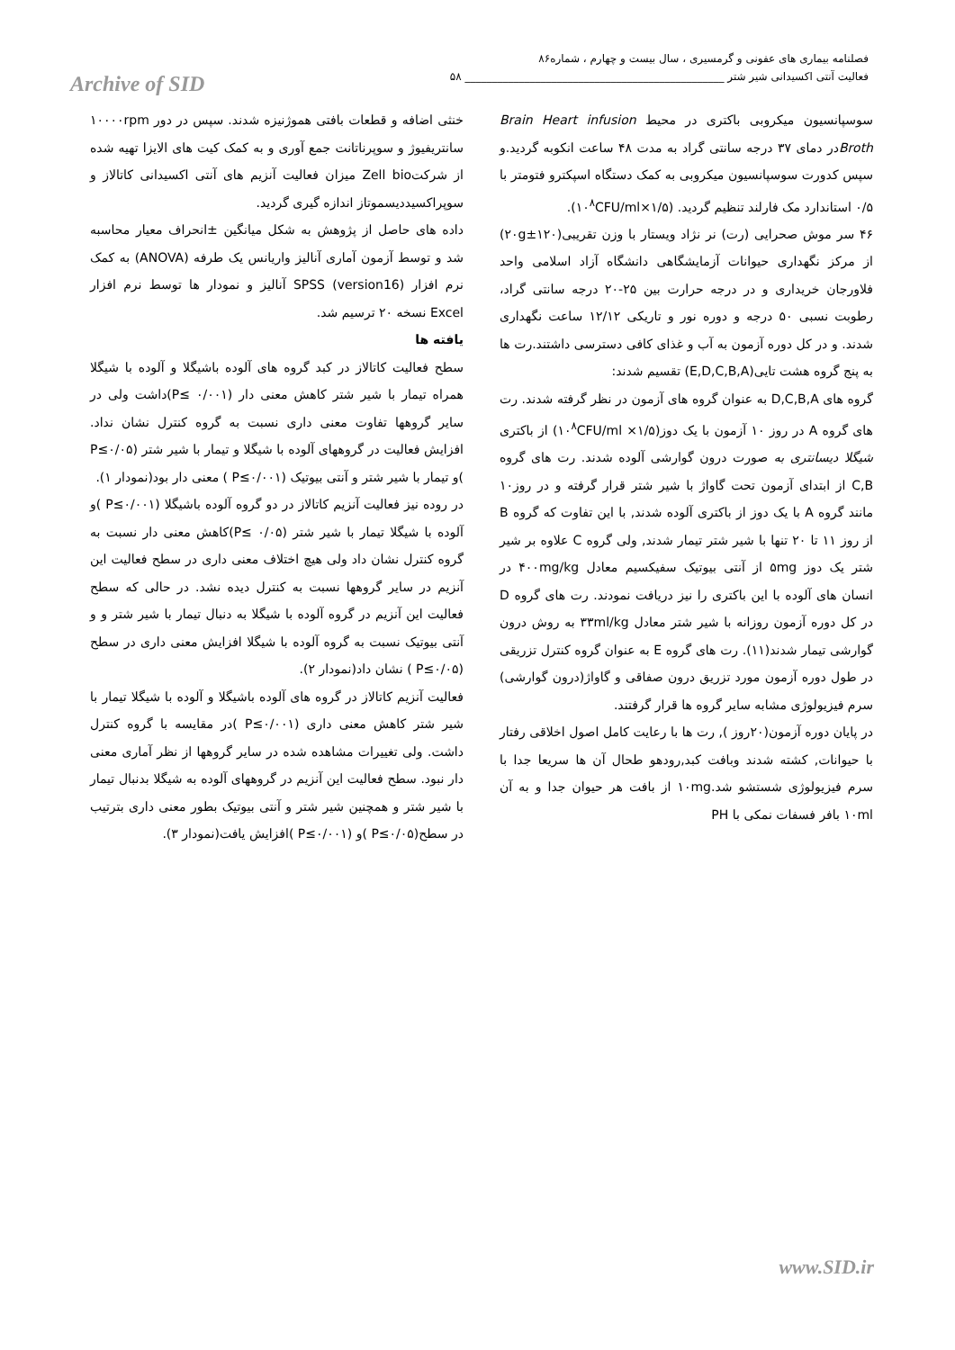فصلنامه بیماری های عفونی و گرمسیری ، سال بیست و چهارم ، شماره۸۶
فعالیت آنتی اکسیدانی شیر شتر ________________________________________________ ۵۸
Archive of SID
سوسپانسیون میکروبی باکتری در محیط Brain Heart infusion Brothدر دمای ۳۷ درجه سانتی گراد به مدت ۴۸ ساعت انکوبه گردید.و سپس کدورت سوسپانسیون میکروبی به کمک دستگاه اسپکترو فتومتر با ۰/۵ استاندارد مک فارلند تنظیم گردید. (۱/۵×۱۰<sup>۸</sup>CFU/ml).
۴۶ سر موش صحرایی (رت) نر نژاد ویستار با وزن تقریبی(۱۲۰±۲۰g) از مرکز نگهداری حیوانات آزمایشگاهی دانشگاه آزاد اسلامی واحد فلاورجان خریداری و در درجه حرارت بین ۲۵-۲۰ درجه سانتی گراد، رطوبت نسبی ۵۰ درجه و دوره نور و تاریکی ۱۲/۱۲ ساعت نگهداری شدند. و در کل دوره آزمون به آب و غذای کافی دسترسی داشتند.رت ها به پنج گروه هشت تایی(E,D,C,B,A) تقسیم شدند:
گروه های D,C,B,A به عنوان گروه های آزمون در نظر گرفته شدند. رت های گروه A در روز ۱۰ آزمون با یک دوز(۱/۵× ۱۰<sup>۸</sup>CFU/ml) از باکتری شیگلا دیسانتری به صورت درون گوارشی آلوده شدند. رت های گروه C,B از ابتدای آزمون تحت گاواژ با شیر شتر قرار گرفته و در روز۱۰ مانند گروه A با یک دوز از باکتری آلوده شدند, با این تفاوت که گروه B از روز ۱۱ تا ۲۰ تنها با شیر شتر تیمار شدند, ولی گروه C علاوه بر شیر شتر یک دوز ۵mg از آنتی بیوتیک سفیکسیم معادل ۴۰۰mg/kg در انسان های آلوده با این باکتری را نیز دریافت نمودند. رت های گروه D در کل دوره آزمون روزانه با شیر شتر معادل ۳۳ml/kg به روش درون گوارشی تیمار شدند(۱۱). رت های گروه E به عنوان گروه کنترل تزریقی در طول دوره آزمون مورد تزریق درون صفاقی و گاواژ(درون گوارشی) سرم فیزیولوژی مشابه سایر گروه ها قرار گرفتند.
در پایان دوره آزمون(۲۰روز ), رت ها با رعایت کامل اصول اخلاقی رفتار با حیوانات, کشته شدند وبافت کبد,رودهو طحال آن ها سریعا جدا با سرم فیزیولوژی شستشو شد.۱۰mg از بافت هر حیوان جدا و به آن ۱۰ml بافر فسفات نمکی با PH
خنثی اضافه و قطعات بافتی هموژنیزه شدند. سپس در دور ۱۰۰۰۰rpm سانتریفیوژ و سوپرناتانت جمع آوری و به کمک کیت های الایزا تهیه شده از شرکتZell bio میزان فعالیت آنزیم های آنتی اکسیدانی کاتالاز و سوپراکسیددیسموتاز اندازه گیری گردید.
داده های حاصل از پژوهش به شکل میانگین ±انحراف معیار محاسبه شد و توسط آزمون آماری آنالیز واریانس یک طرفه (ANOVA) به کمک نرم افزار SPSS (version16) آنالیز و نمودار ها توسط نرم افزار Excel نسخه ۲۰ ترسیم شد.
یافته ها
سطح فعالیت کاتالاز در کبد گروه های آلوده باشیگلا و آلوده با شیگلا همراه تیمار با شیر شتر کاهش معنی دار (۰/۰۰۱ ≥P)داشت ولی در سایر گروهها تفاوت معنی داری نسبت به گروه کنترل نشان نداد. افزایش فعالیت در گروههای آلوده با شیگلا و تیمار با شیر شتر (P≤۰/۰۵ )و تیمار با شیر شتر و آنتی بیوتیک (P≤۰/۰۰۱ ) معنی دار بود(نمودار ۱).
در روده نیز فعالیت آنزیم کاتالاز در دو گروه آلوده باشیگلا (P≤۰/۰۰۱ )و آلوده با شیگلا تیمار با شیر شتر (۰/۰۵ ≥P)کاهش معنی دار نسبت به گروه کنترل نشان داد ولی هیچ اختلاف معنی داری در سطح فعالیت این آنزیم در سایر گروهها نسبت به کنترل دیده نشد. در حالی که سطح فعالیت این آنزیم در گروه آلوده با شیگلا به دنبال تیمار با شیر شتر و و آنتی بیوتیک نسبت به گروه آلوده با شیگلا افزایش معنی داری در سطح (P≤۰/۰۵ ) نشان داد(نمودار ۲).
فعالیت آنزیم کاتالاز در گروه های آلوده باشیگلا و آلوده با شیگلا تیمار با شیر شتر کاهش معنی داری (P≤۰/۰۰۱ )در مقایسه با گروه کنترل داشت. ولی تغییرات مشاهده شده در سایر گروهها از نظر آماری معنی دار نبود. سطح فعالیت این آنزیم در گروههای آلوده به شیگلا بدنبال تیمار با شیر شتر و همچنین شیر شتر و آنتی بیوتیک بطور معنی داری بترتیب در سطح(P≤۰/۰۵ )و (P≤۰/۰۰۱ )افزایش یافت(نمودار ۳).
www.SID.ir